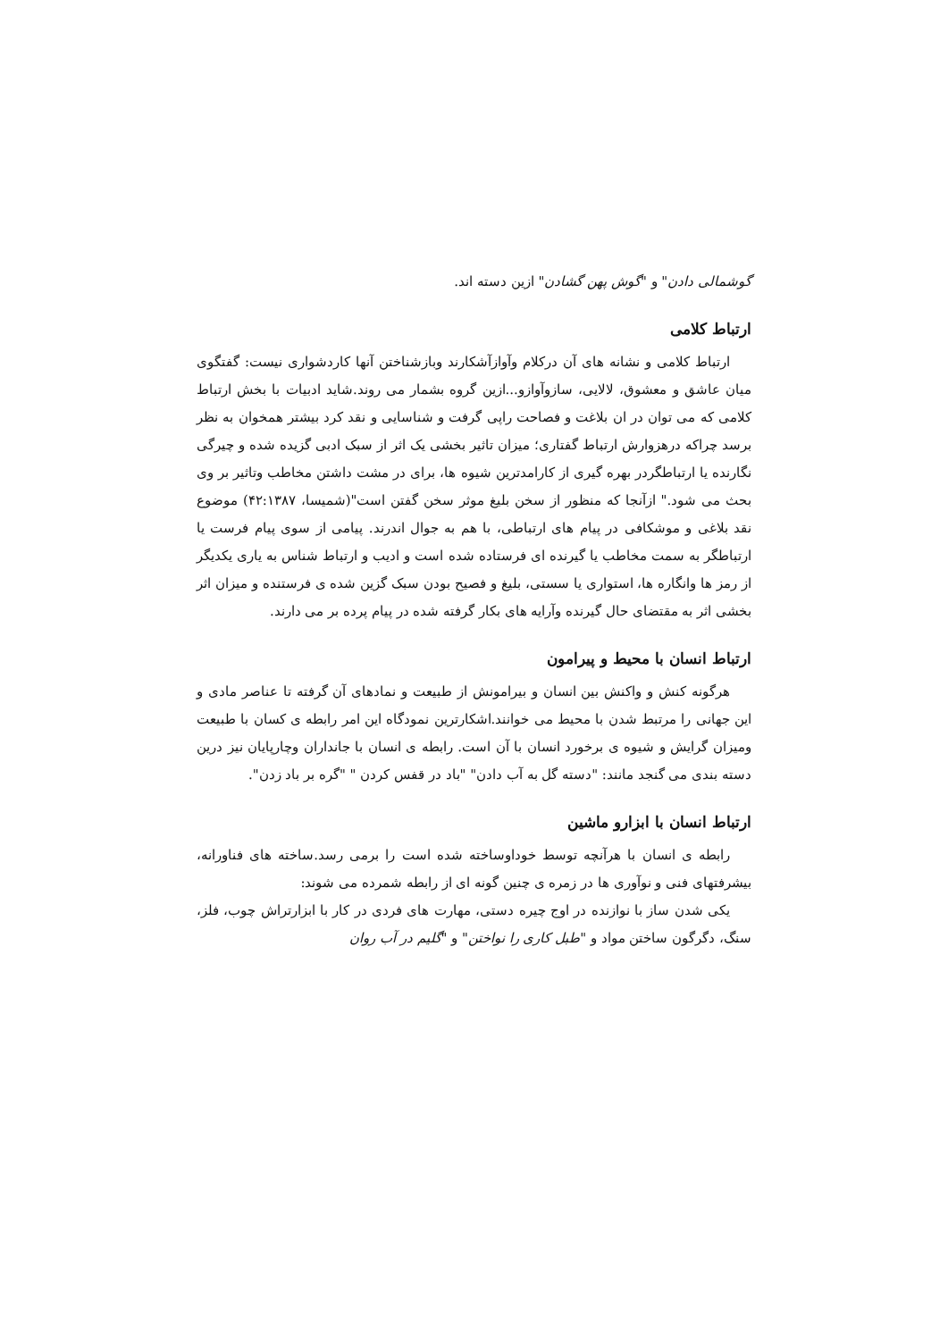گوشمالی دادن" و "گوش پهن گشادن" ازین دسته اند.
ارتباط کلامی
ارتباط کلامی و نشانه های آن درکلام وآوازآشکارند وبازشناختن آنها کاردشواری نیست: گفتگوی میان عاشق و معشوق، لالایی، سازوآوازو...ازین گروه بشمار می روند.شاید ادبیات با بخش ارتباط کلامی که می توان در ان بلاغت و فصاحت راپی گرفت و شناسایی و نقد کرد بیشتر همخوان به نظر برسد چراکه درهزوارش ارتباط گفتاری؛ میزان تاثیر بخشی یک اثر از سبک ادبی گزیده شده و چیرگی نگارنده یا ارتباطگردر بهره گیری از کارامدترین شیوه ها، برای در مشت داشتن مخاطب وتاثیر بر وی بحث می شود." ازآنجا که منظور از سخن بلیغ موثر سخن گفتن است"(شمیسا، ۴۲:۱۳۸۷) موضوع نقد بلاغی و موشکافی در پیام های ارتباطی، با هم به جوال اندرند. پیامی از سوی پیام فرست یا ارتباطگر به سمت مخاطب یا گیرنده ای فرستاده شده است و ادیب و ارتباط شناس به یاری یکدیگر از رمز ها وانگاره ها، استواری یا سستی، بلیغ و فصیح بودن سبک گزین شده ی فرستنده و میزان اثر بخشی اثر به مقتضای حال گیرنده وآرایه های بکار گرفته شده در پیام پرده بر می دارند.
ارتباط انسان با محیط و پیرامون
هرگونه کنش و واکنش بین انسان و بیرامونش از طبیعت و نمادهای آن گرفته تا عناصر مادی و این جهانی را مرتبط شدن با محیط می خوانند.اشکارترین نمودگاه این امر رابطه ی کسان با طبیعت ومیزان گرایش و شیوه ی برخورد انسان با آن است. رابطه ی انسان با جانداران وچارپایان نیز درین دسته بندی می گنجد مانند: "دسته گل به آب دادن" "باد در قفس کردن " "گره بر باد زدن".
ارتباط انسان با ابزارو ماشین
رابطه ی انسان با هرآنچه توسط خوداوساخته شده است را برمی رسد.ساخته های فناورانه، بیشرفتهای فنی و نوآوری ها در زمره ی چنین گونه ای از رابطه شمرده می شوند:
یکی شدن ساز با نوازنده در اوج چیره دستی، مهارت های فردی در کار با ابزارتراش چوب، فلز، سنگ، دگرگون ساختن مواد و "طبل کاری را نواختن" و "گلیم در آب روان